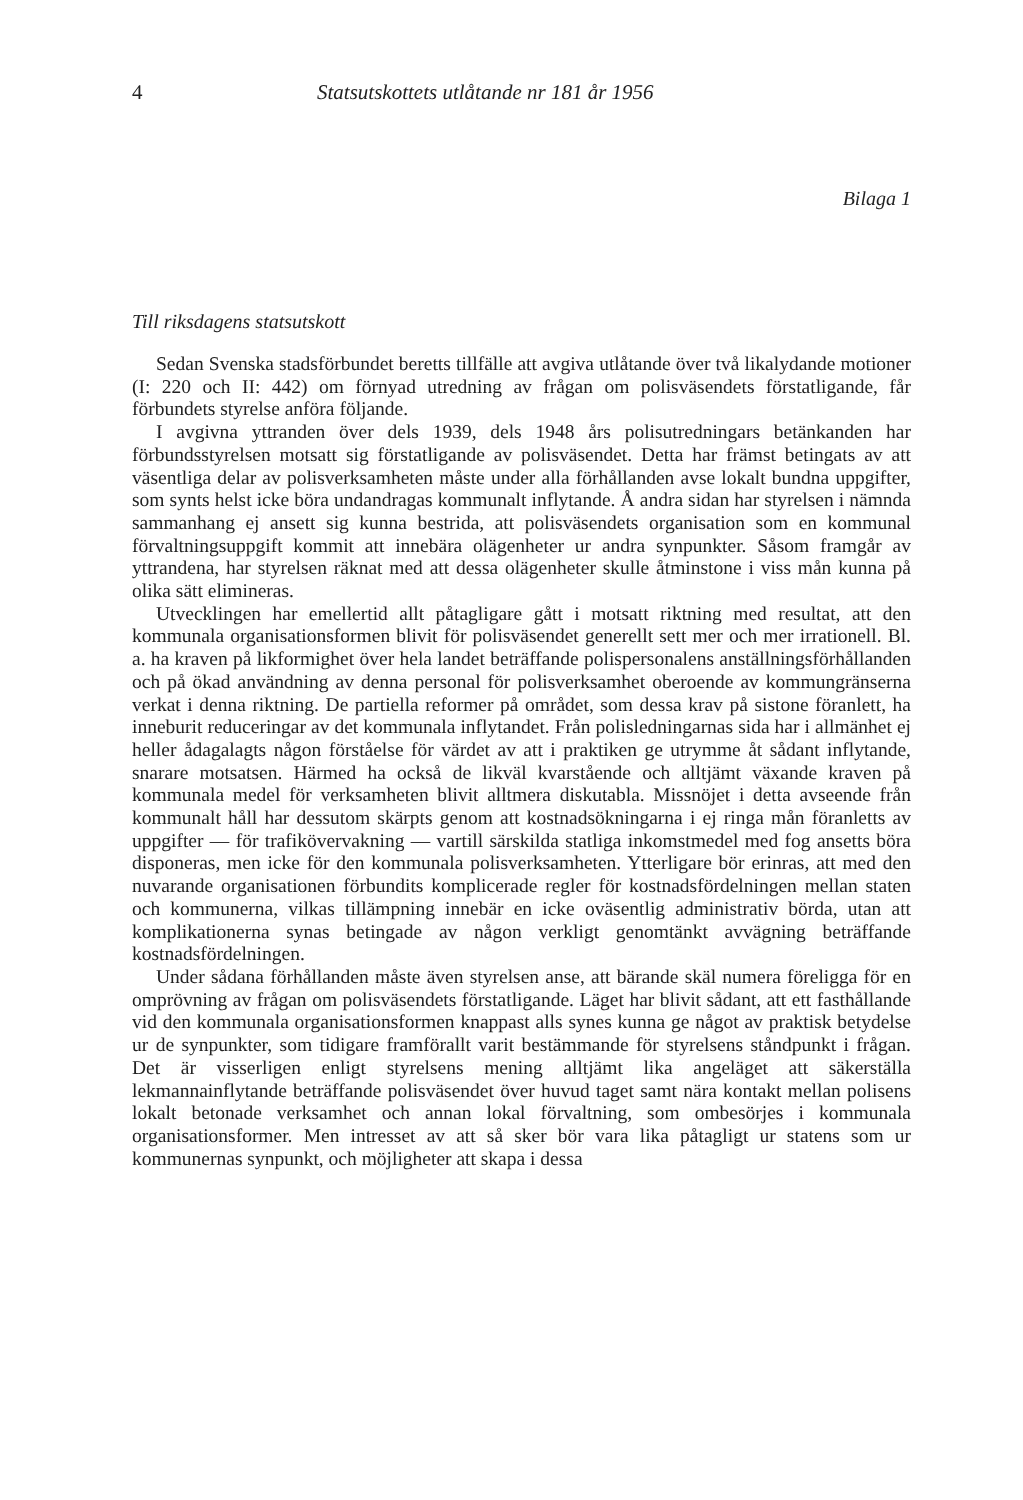4 Statsutskottets utlåtande nr 181 år 1956
Bilaga 1
Till riksdagens statsutskott
Sedan Svenska stadsförbundet beretts tillfälle att avgiva utlåtande över två likalydande motioner (I: 220 och II: 442) om förnyad utredning av frågan om polisväsendets förstatligande, får förbundets styrelse anföra följande.
I avgivna yttranden över dels 1939, dels 1948 års polisutredningars betänkanden har förbundsstyrelsen motsatt sig förstatligande av polisväsendet. Detta har främst betingats av att väsentliga delar av polisverksamheten måste under alla förhållanden avse lokalt bundna uppgifter, som synts helst icke böra undandragas kommunalt inflytande. Å andra sidan har styrelsen i nämnda sammanhang ej ansett sig kunna bestrida, att polisväsendets organisation som en kommunal förvaltningsuppgift kommit att innebära olägenheter ur andra synpunkter. Såsom framgår av yttrandena, har styrelsen räknat med att dessa olägenheter skulle åtminstone i viss mån kunna på olika sätt elimineras.
Utvecklingen har emellertid allt påtagligare gått i motsatt riktning med resultat, att den kommunala organisationsformen blivit för polisväsendet generellt sett mer och mer irrationell. Bl. a. ha kraven på likformighet över hela landet beträffande polispersonalens anställningsförhållanden och på ökad användning av denna personal för polisverksamhet oberoende av kommungränserna verkat i denna riktning. De partiella reformer på området, som dessa krav på sistone föranlett, ha inneburit reduceringar av det kommunala inflytandet. Från polisledningarnas sida har i allmänhet ej heller ådagalagts någon förståelse för värdet av att i praktiken ge utrymme åt sådant inflytande, snarare motsatsen. Härmed ha också de likväl kvarstående och alltjämt växande kraven på kommunala medel för verksamheten blivit alltmera diskutabla. Missnöjet i detta avseende från kommunalt håll har dessutom skärpts genom att kostnadsökningarna i ej ringa mån föranletts av uppgifter — för trafikövervakning — vartill särskilda statliga inkomstmedel med fog ansetts böra disponeras, men icke för den kommunala polisverksamheten. Ytterligare bör erinras, att med den nuvarande organisationen förbundits komplicerade regler för kostnadsfördelningen mellan staten och kommunerna, vilkas tillämpning innebär en icke oväsentlig administrativ börda, utan att komplikationerna synas betingade av någon verkligt genomtänkt avvägning beträffande kostnadsfördelningen.
Under sådana förhållanden måste även styrelsen anse, att bärande skäl numera föreligga för en omprövning av frågan om polisväsendets förstatligande. Läget har blivit sådant, att ett fasthållande vid den kommunala organisationsformen knappast alls synes kunna ge något av praktisk betydelse ur de synpunkter, som tidigare framförallt varit bestämmande för styrelsens ståndpunkt i frågan. Det är visserligen enligt styrelsens mening alltjämt lika angeläget att säkerställa lekmannainflytande beträffande polisväsendet över huvud taget samt nära kontakt mellan polisens lokalt betonade verksamhet och annan lokal förvaltning, som ombesörjes i kommunala organisationsformer. Men intresset av att så sker bör vara lika påtagligt ur statens som ur kommunernas synpunkt, och möjligheter att skapa i dessa